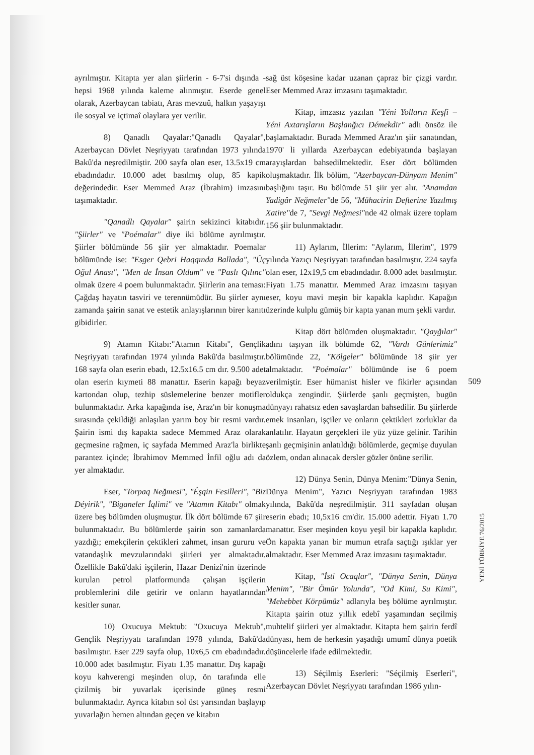ayrılmıştır. Kitapta yer alan şiirlerin - 6-7'si dışında - hepsi 1968 yılında kaleme alınmıştır. Eserde genel olarak, Azerbaycan tabiatı, Aras mevzuû, halkın yaşayışı ile sosyal ve içtimaî olaylara yer verilir.
8) Qanadlı Qayalar:"Qanadlı Qayalar", Azerbaycan Dövlet Neşriyyatı tarafından 1973 yılında Bakû'da neşredilmiştir. 200 sayfa olan eser, 13.5x19 cm ebadındadır. 10.000 adet basılmış olup, 85 kapik değerindedir. Eser Memmed Araz (İbrahim) imzasını taşımaktadır.
"Qanadlı Qayalar" şairin sekizinci kitabıdır. "Şiirler" ve "Poémalar" diye iki bölüme ayrılmıştır. Şiirler bölümünde 56 şiir yer almaktadır. Poemalar bölümünde ise: "Esger Qebri Haqqında Ballada", "Üç Oğul Anası", "Men de İnsan Oldum" ve "Paslı Qılınc" olmak üzere 4 poem bulunmaktadır. Şiirlerin ana teması: Çağdaş hayatın tasviri ve terennümüdür. Bu şiirler aynı zamanda şairin sanat ve estetik anlayışlarının birer kanıtı gibidirler.
9) Atamın Kitabı:"Atamın Kitabı", Gençlik Neşriyyatı tarafından 1974 yılında Bakû'da basılmıştır. 168 sayfa olan eserin ebadı, 12.5x16.5 cm dır. 9.500 adet olan eserin kıymeti 88 manattır. Eserin kapağı beyaz kartondan olup, tezhip süslemelerine benzer motifler bulunmaktadır. Arka kapağında ise, Araz'ın bir konuşma sırasında çekildiği anlaşılan yarım boy bir resmi vardır. Şairin ismi dış kapakta sadece Memmed Araz olarak geçmesine rağmen, iç sayfada Memmed Araz'la birlikte parantez içinde; İbrahimov Memmed İnfil oğlu adı da yer almaktadır.
Eser, "Torpaq Neğmesi", "Éşqin Fesilleri", "Biz Déyirik", "Biganeler İqlimi" ve "Atamın Kitabı" olmak üzere beş bölümden oluşmuştur. İlk dört bölümde 67 şiir bulunmaktadır. Bu bölümlerde şairin son zamanlarda yazdığı; emekçilerin çektikleri zahmet, insan gururu ve vatandaşlık mevzularındaki şiirleri yer almaktadır. Özellikle Bakû'daki işçilerin, Hazar Denizi'nin üzerinde kurulan petrol platformunda çalışan işçilerin problemlerini dile getirir ve onların hayatlarından kesitler sunar.
10) Oxucuya Mektub: "Oxucuya Mektub", Gençlik Neşriyyatı tarafından 1978 yılında, Bakû'da basılmıştır. Eser 229 sayfa olup, 10x6,5 cm ebadındadır. 10.000 adet basılmıştır. Fiyatı 1.35 manattır. Dış kapağı koyu kahverengi meşinden olup, ön tarafında elle çizilmiş bir yuvarlak içerisinde güneş resmi bulunmaktadır. Ayrıca kitabın sol üst yarısından başlayıp yuvarlağın hemen altından geçen ve kitabın
sağ üst köşesine kadar uzanan çapraz bir çizgi vardır. Eser Memmed Araz imzasını taşımaktadır.
Kitap, imzasız yazılan "Yéni Yolların Keşfi – Yéni Axtarışların Başlanğıcı Démekdir" adlı önsöz ile başlamaktadır. Burada Memmed Araz'ın şiir sanatından, 1970' li yıllarda Azerbaycan edebiyatında başlayan arayışlardan bahsedilmektedir. Eser dört bölümden oluşmaktadır. İlk bölüm, "Azerbaycan-Dünyam Menim" başlığını taşır. Bu bölümde 51 şiir yer alır. "Anamdan Yadigâr Neğmeler"de 56, "Mühacirin Defterine Yazılmış Xatire"de 7, "Sevgi Neğmesi"nde 42 olmak üzere toplam 156 şiir bulunmaktadır.
11) Aylarım, İllerim: "Aylarım, İllerim", 1979 yılında Yazıçı Neşriyyatı tarafından basılmıştır. 224 sayfa olan eser, 12x19,5 cm ebadındadır. 8.000 adet basılmıştır. Fiyatı 1.75 manattır. Memmed Araz imzasını taşıyan eser, koyu mavi meşin bir kapakla kaplıdır. Kapağın üzerinde kulplu gümüş bir kapta yanan mum şekli vardır.
Kitap dört bölümden oluşmaktadır. "Qayğılar" adını taşıyan ilk bölümde 62, "Vardı Günlerimiz" bölümünde 22, "Kölgeler" bölümünde 18 şiir yer almaktadır. "Poémalar" bölümünde ise 6 poem verilmiştir. Eser hümanist hisler ve fikirler açısından oldukça zengindir. Şiirlerde şanlı geçmişten, bugün dünyayı rahatsız eden savaşlardan bahsedilir. Bu şiirlerde emek insanları, işçiler ve onların çektikleri zorluklar da anlatılır. Hayatın gerçekleri ile yüz yüze gelinir. Tarihin şanlı geçmişinin anlatıldığı bölümlerde, geçmişe duyulan özlem, ondan alınacak dersler gözler önüne serilir.
12) Dünya Senin, Dünya Menim:"Dünya Senin, Dünya Menim", Yazıcı Neşriyyatı tarafından 1983 yılında, Bakû'da neşredilmiştir. 311 sayfadan oluşan eserin ebadı; 10,5x16 cm'dir. 15.000 adettir. Fiyatı 1.70 manattır. Eser meşinden koyu yeşil bir kapakla kaplıdır. Ön kapakta yanan bir mumun etrafa saçtığı ışıklar yer almaktadır. Eser Memmed Araz imzasını taşımaktadır.
Kitap, "İsti Ocaqlar", "Dünya Senin, Dünya Menim", "Bir Ömür Yolunda", "Od Kimi, Su Kimi", "Mehebbet Körpümüz" adlarıyla beş bölüme ayrılmıştır. Kitapta şairin otuz yıllık edebî yaşamından seçilmiş muhtelif şiirleri yer almaktadır. Kitapta hem şairin ferdî dünyası, hem de herkesin yaşadığı umumî dünya poetik düşüncelerle ifade edilmektedir.
13) Séçilmiş Eserleri: "Séçilmiş Eserleri", Azerbaycan Dövlet Neşriyyatı tarafından 1986 yılın-
509
YENİ TÜRKİYE 76/2015